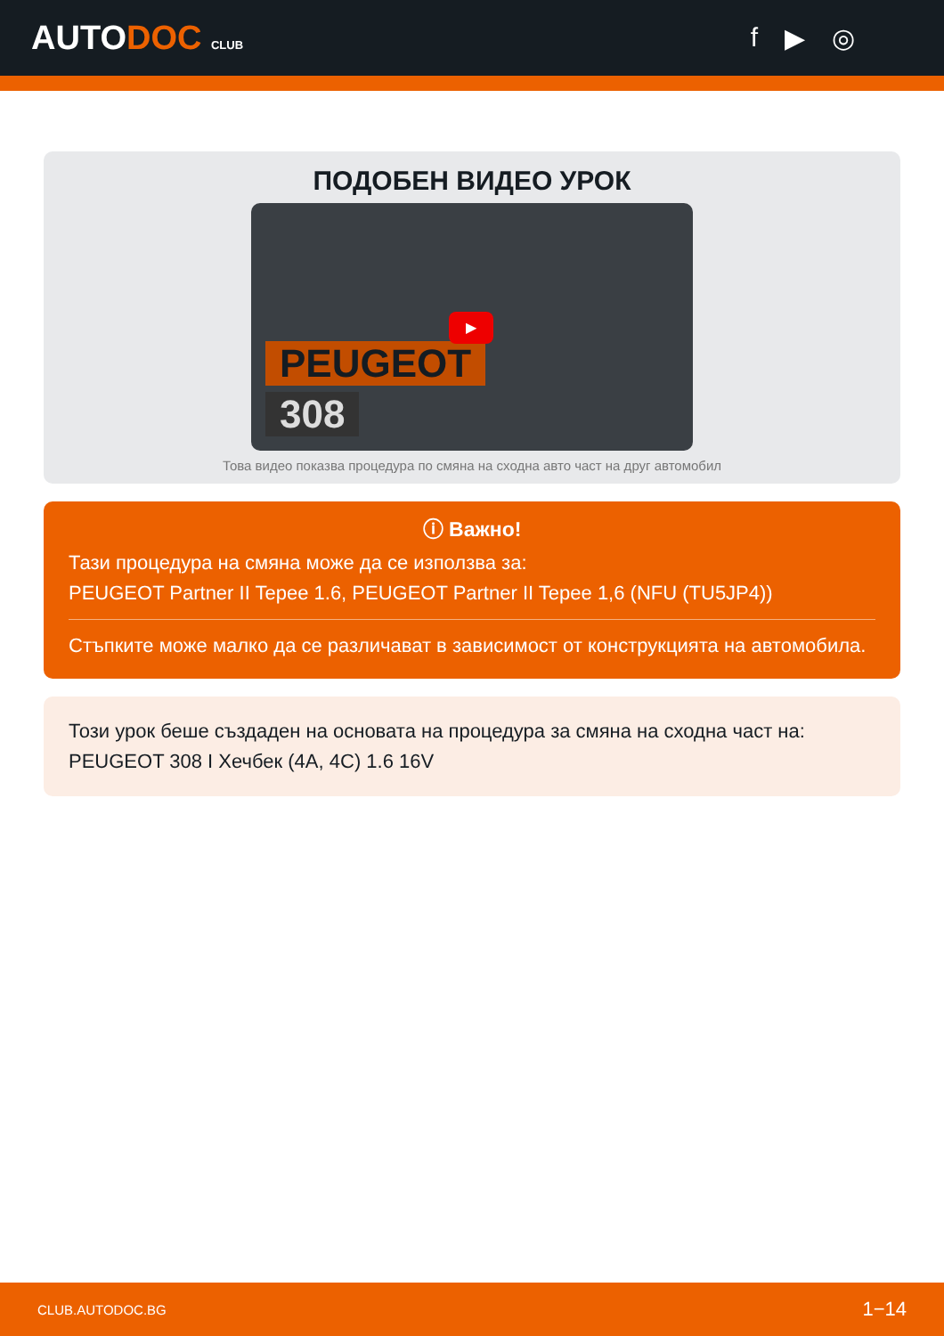AUTODOC CLUB
f ▶ ◎
ПОДОБЕН ВИДЕО УРОК
PEUGEOT
308
▶
Това видео показва процедура по смяна на сходна авто част на друг автомобил
ⓘ Важно!
Тази процедура на смяна може да се използва за:
PEUGEOT Partner II Tepee 1.6, PEUGEOT Partner II Tepee 1,6 (NFU (TU5JP4))
Стъпките може малко да се различават в зависимост от конструкцията на автомобила.
Този урок беше създаден на основата на процедура за смяна на сходна част на: PEUGEOT 308 I Хечбек (4A, 4C) 1.6 16V
CLUB.AUTODOC.BG 1−14